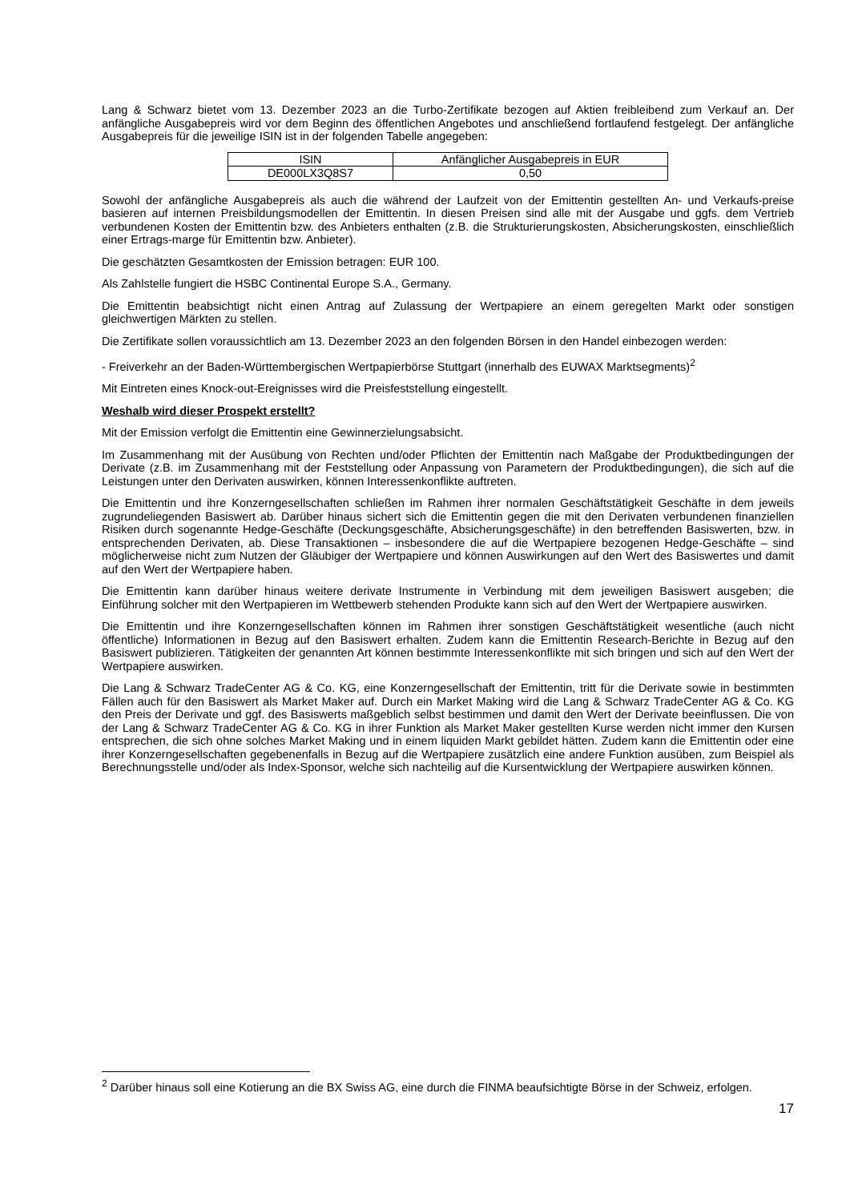Lang & Schwarz bietet vom 13. Dezember 2023 an die Turbo-Zertifikate bezogen auf Aktien freibleibend zum Verkauf an. Der anfängliche Ausgabepreis wird vor dem Beginn des öffentlichen Angebotes und anschließend fortlaufend festgelegt. Der anfängliche Ausgabepreis für die jeweilige ISIN ist in der folgenden Tabelle angegeben:
| ISIN | Anfänglicher Ausgabepreis in EUR |
| DE000LX3Q8S7 | 0,50 |
Sowohl der anfängliche Ausgabepreis als auch die während der Laufzeit von der Emittentin gestellten An- und Verkaufs-preise basieren auf internen Preisbildungsmodellen der Emittentin. In diesen Preisen sind alle mit der Ausgabe und ggfs. dem Vertrieb verbundenen Kosten der Emittentin bzw. des Anbieters enthalten (z.B. die Strukturierungskosten, Absicherungskosten, einschließlich einer Ertrags-marge für Emittentin bzw. Anbieter).
Die geschätzten Gesamtkosten der Emission betragen: EUR 100.
Als Zahlstelle fungiert die HSBC Continental Europe S.A., Germany.
Die Emittentin beabsichtigt nicht einen Antrag auf Zulassung der Wertpapiere an einem geregelten Markt oder sonstigen gleichwertigen Märkten zu stellen.
Die Zertifikate sollen voraussichtlich am 13. Dezember 2023 an den folgenden Börsen in den Handel einbezogen werden:
- Freiverkehr an der Baden-Württembergischen Wertpapierbörse Stuttgart (innerhalb des EUWAX Marktsegments)<sup>2</sup>
Mit Eintreten eines Knock-out-Ereignisses wird die Preisfeststellung eingestellt.
Weshalb wird dieser Prospekt erstellt?
Mit der Emission verfolgt die Emittentin eine Gewinnerzielungsabsicht.
Im Zusammenhang mit der Ausübung von Rechten und/oder Pflichten der Emittentin nach Maßgabe der Produktbedingungen der Derivate (z.B. im Zusammenhang mit der Feststellung oder Anpassung von Parametern der Produktbedingungen), die sich auf die Leistungen unter den Derivaten auswirken, können Interessenkonflikte auftreten.
Die Emittentin und ihre Konzerngesellschaften schließen im Rahmen ihrer normalen Geschäftstätigkeit Geschäfte in dem jeweils zugrundeliegenden Basiswert ab. Darüber hinaus sichert sich die Emittentin gegen die mit den Derivaten verbundenen finanziellen Risiken durch sogenannte Hedge-Geschäfte (Deckungsgeschäfte, Absicherungsgeschäfte) in den betreffenden Basiswerten, bzw. in entsprechenden Derivaten, ab. Diese Transaktionen – insbesondere die auf die Wertpapiere bezogenen Hedge-Geschäfte – sind möglicherweise nicht zum Nutzen der Gläubiger der Wertpapiere und können Auswirkungen auf den Wert des Basiswertes und damit auf den Wert der Wertpapiere haben.
Die Emittentin kann darüber hinaus weitere derivate Instrumente in Verbindung mit dem jeweiligen Basiswert ausgeben; die Einführung solcher mit den Wertpapieren im Wettbewerb stehenden Produkte kann sich auf den Wert der Wertpapiere auswirken.
Die Emittentin und ihre Konzerngesellschaften können im Rahmen ihrer sonstigen Geschäftstätigkeit wesentliche (auch nicht öffentliche) Informationen in Bezug auf den Basiswert erhalten. Zudem kann die Emittentin Research-Berichte in Bezug auf den Basiswert publizieren. Tätigkeiten der genannten Art können bestimmte Interessenkonflikte mit sich bringen und sich auf den Wert der Wertpapiere auswirken.
Die Lang & Schwarz TradeCenter AG & Co. KG, eine Konzerngesellschaft der Emittentin, tritt für die Derivate sowie in bestimmten Fällen auch für den Basiswert als Market Maker auf. Durch ein Market Making wird die Lang & Schwarz TradeCenter AG & Co. KG den Preis der Derivate und ggf. des Basiswerts maßgeblich selbst bestimmen und damit den Wert der Derivate beeinflussen. Die von der Lang & Schwarz TradeCenter AG & Co. KG in ihrer Funktion als Market Maker gestellten Kurse werden nicht immer den Kursen entsprechen, die sich ohne solches Market Making und in einem liquiden Markt gebildet hätten. Zudem kann die Emittentin oder eine ihrer Konzerngesellschaften gegebenenfalls in Bezug auf die Wertpapiere zusätzlich eine andere Funktion ausüben, zum Beispiel als Berechnungsstelle und/oder als Index-Sponsor, welche sich nachteilig auf die Kursentwicklung der Wertpapiere auswirken können.
<sup>2</sup> Darüber hinaus soll eine Kotierung an die BX Swiss AG, eine durch die FINMA beaufsichtigte Börse in der Schweiz, erfolgen.
17